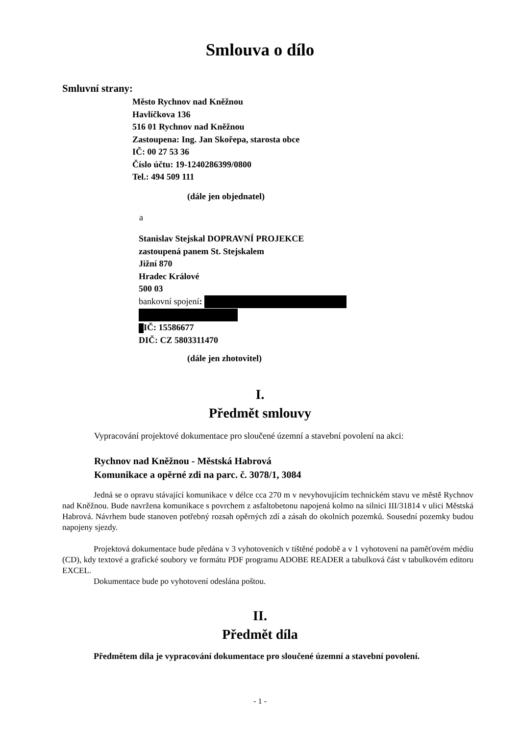Smlouva o dílo
Smluvní strany:
Město Rychnov nad Kněžnou
Havlíčkova 136
516 01 Rychnov nad Kněžnou
Zastoupena: Ing. Jan Skořepa, starosta obce
IČ: 00 27 53 36
Číslo účtu: 19-1240286399/0800
Tel.: 494 509 111
(dále jen objednatel)
a
Stanislav Stejskal DOPRAVNÍ PROJEKCE
zastoupená panem St. Stejskalem
Jižní 870
Hradec Králové
500 03
bankovní spojení:
IČ: 15586677
DIČ: CZ 5803311470
(dále jen zhotovitel)
I.
Předmět smlouvy
Vypracování projektové dokumentace pro sloučené územní a stavební povolení na akci:
Rychnov nad Kněžnou - Městská Habrová
Komunikace a opěrné zdi na parc. č. 3078/1, 3084
Jedná se o opravu stávající komunikace v délce cca 270 m v nevyhovujícím technickém stavu ve městě Rychnov nad Kněžnou. Bude navržena komunikace s povrchem z asfaltobetonu napojená kolmo na silnici III/31814 v ulici Městská Habrová. Návrhem bude stanoven potřebný rozsah opěrných zdí a zásah do okolních pozemků. Sousední pozemky budou napojeny sjezdy.
Projektová dokumentace bude předána v 3 vyhotoveních v tištěné podobě a v 1 vyhotovení na paměťovém médiu (CD), kdy textové a grafické soubory ve formátu PDF programu ADOBE READER a tabulková část v tabulkovém editoru EXCEL.
Dokumentace bude po vyhotovení odeslána poštou.
II.
Předmět díla
Předmětem díla je vypracování dokumentace pro sloučené územní a stavební povolení.
- 1 -